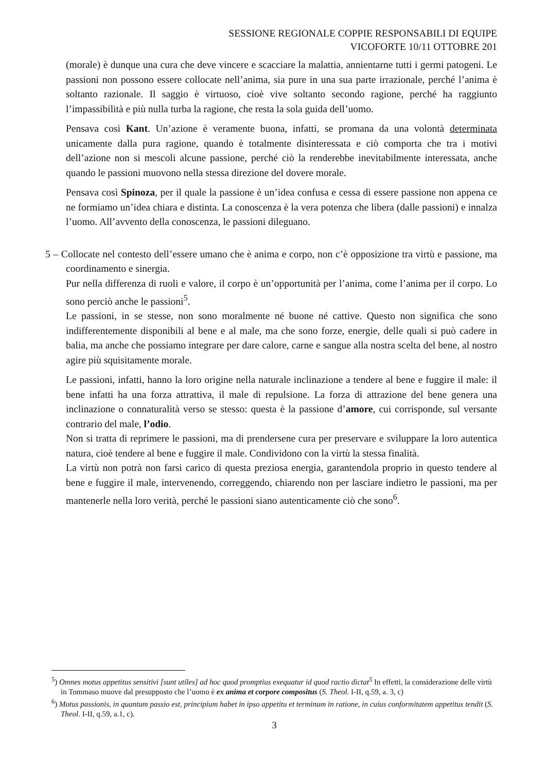SESSIONE REGIONALE COPPIE RESPONSABILI DI EQUIPE
VICOFORTE 10/11 OTTOBRE 201
(morale) è dunque una cura che deve vincere e scacciare la malattia, annientarne tutti i germi patogeni. Le passioni non possono essere collocate nell’anima, sia pure in una sua parte irrazionale, perché l’anima è soltanto razionale. Il saggio è virtuoso, cioè vive soltanto secondo ragione, perché ha raggiunto l’impassibilità e più nulla turba la ragione, che resta la sola guida dell’uomo.
Pensava così Kant. Un’azione è veramente buona, infatti, se promana da una volontà determinata unicamente dalla pura ragione, quando è totalmente disinteressata e ciò comporta che tra i motivi dell’azione non si mescoli alcune passione, perché ciò la renderebbe inevitabilmente interessata, anche quando le passioni muovono nella stessa direzione del dovere morale.
Pensava così Spinoza, per il quale la passione è un’idea confusa e cessa di essere passione non appena ce ne formiamo un’idea chiara e distinta. La conoscenza è la vera potenza che libera (dalle passioni) e innalza l’uomo. All’avvento della conoscenza, le passioni dileguano.
5 – Collocate nel contesto dell’essere umano che è anima e corpo, non c’è opposizione tra virtù e passione, ma coordinamento e sinergia.
Pur nella differenza di ruoli e valore, il corpo è un’opportunità per l’anima, come l’anima per il corpo. Lo sono perciò anche le passioni<sup>5</sup>.
Le passioni, in se stesse, non sono moralmente né buone né cattive. Questo non significa che sono indifferentemente disponibili al bene e al male, ma che sono forze, energie, delle quali si può cadere in balia, ma anche che possiamo integrare per dare calore, carne e sangue alla nostra scelta del bene, al nostro agire più squisitamente morale.
Le passioni, infatti, hanno la loro origine nella naturale inclinazione a tendere al bene e fuggire il male: il bene infatti ha una forza attrattiva, il male di repulsione. La forza di attrazione del bene genera una inclinazione o connaturalità verso se stesso: questa è la passione d’amore, cui corrisponde, sul versante contrario del male, l’odio.
Non si tratta di reprimere le passioni, ma di prendersene cura per preservare e sviluppare la loro autentica natura, cioè tendere al bene e fuggire il male. Condividono con la virtù la stessa finalità.
La virtù non potrà non farsi carico di questa preziosa energia, garantendola proprio in questo tendere al bene e fuggire il male, intervenendo, correggendo, chiarendo non per lasciare indietro le passioni, ma per mantenerle nella loro verità, perché le passioni siano autenticamente ciò che sono<sup>6</sup>.
<sup>5</sup>) Omnes motus appetitus sensitivi [sunt utiles] ad hoc quod promptius exequatur id quod ractio dictat<sup>5</sup> In effetti, la considerazione delle virtù in Tommaso muove dal presupposto che l’uomo è ex anima et corpore compositus (S. Theol. I-II, q.59, a. 3, c)
<sup>6</sup>) Motus passionis, in quantum passio est, principium habet in ipso appetitu et terminum in ratione, in cuius conformitatem appetitus tendit (S. Theol. I-II, q.59, a.1, c).
3